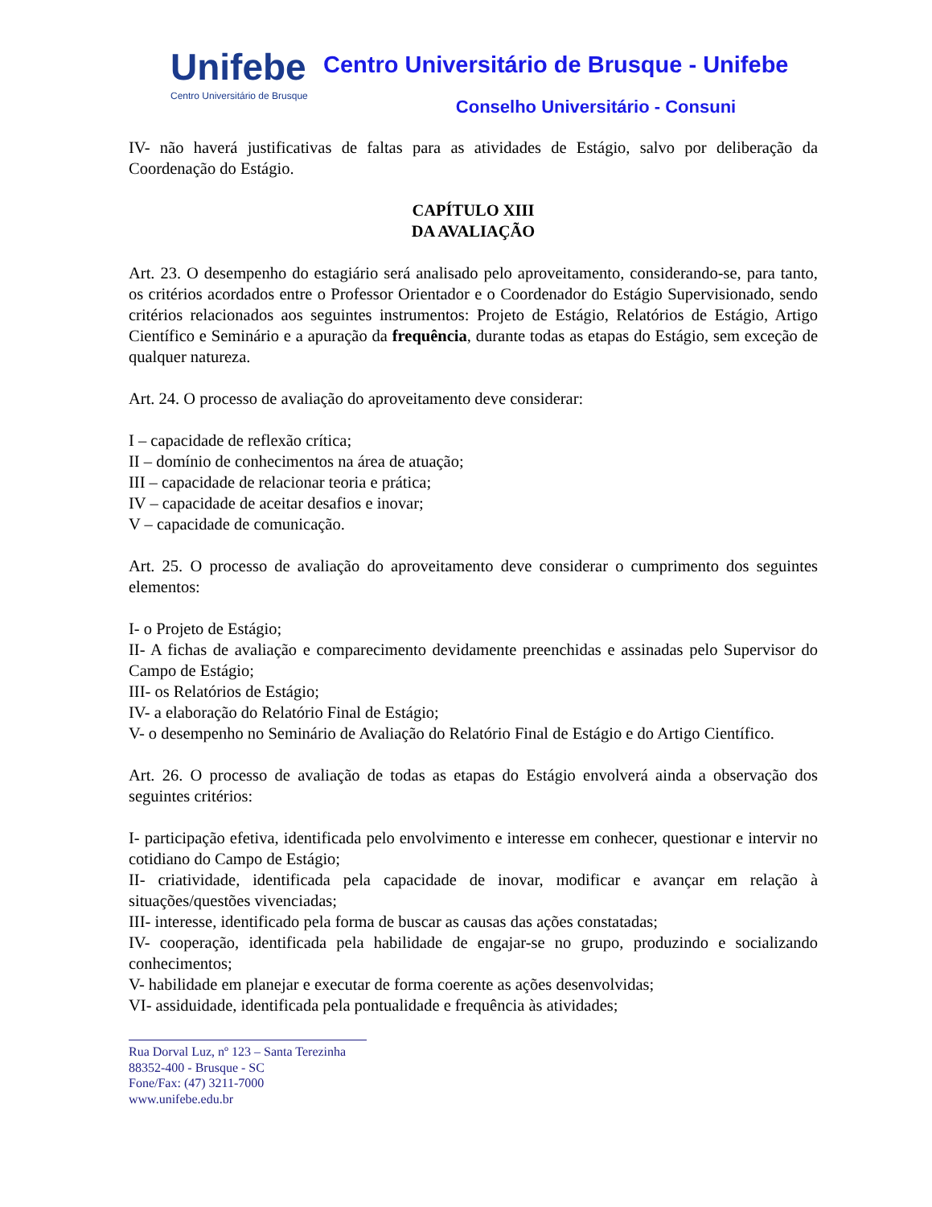Unifebe
Centro Universitário de Brusque
Centro Universitário de Brusque - Unifebe
Conselho Universitário - Consuni
IV- não haverá justificativas de faltas para as atividades de Estágio, salvo por deliberação da Coordenação do Estágio.
CAPÍTULO XIII
DA AVALIAÇÃO
Art. 23. O desempenho do estagiário será analisado pelo aproveitamento, considerando-se, para tanto, os critérios acordados entre o Professor Orientador e o Coordenador do Estágio Supervisionado, sendo critérios relacionados aos seguintes instrumentos: Projeto de Estágio, Relatórios de Estágio, Artigo Científico e Seminário e a apuração da frequência, durante todas as etapas do Estágio, sem exceção de qualquer natureza.
Art. 24. O processo de avaliação do aproveitamento deve considerar:
I – capacidade de reflexão crítica;
II – domínio de conhecimentos na área de atuação;
III – capacidade de relacionar teoria e prática;
IV – capacidade de aceitar desafios e inovar;
V – capacidade de comunicação.
Art. 25. O processo de avaliação do aproveitamento deve considerar o cumprimento dos seguintes elementos:
I- o Projeto de Estágio;
II- A fichas de avaliação e comparecimento devidamente preenchidas e assinadas pelo Supervisor do Campo de Estágio;
III- os Relatórios de Estágio;
IV- a elaboração do Relatório Final de Estágio;
V- o desempenho no Seminário de Avaliação do Relatório Final de Estágio e do Artigo Científico.
Art. 26. O processo de avaliação de todas as etapas do Estágio envolverá ainda a observação dos seguintes critérios:
I- participação efetiva, identificada pelo envolvimento e interesse em conhecer, questionar e intervir no cotidiano do Campo de Estágio;
II- criatividade, identificada pela capacidade de inovar, modificar e avançar em relação à situações/questões vivenciadas;
III- interesse, identificado pela forma de buscar as causas das ações constatadas;
IV- cooperação, identificada pela habilidade de engajar-se no grupo, produzindo e socializando conhecimentos;
V- habilidade em planejar e executar de forma coerente as ações desenvolvidas;
VI- assiduidade, identificada pela pontualidade e frequência às atividades;
Rua Dorval Luz, nº 123 – Santa Terezinha
88352-400 - Brusque - SC
Fone/Fax: (47) 3211-7000
www.unifebe.edu.br